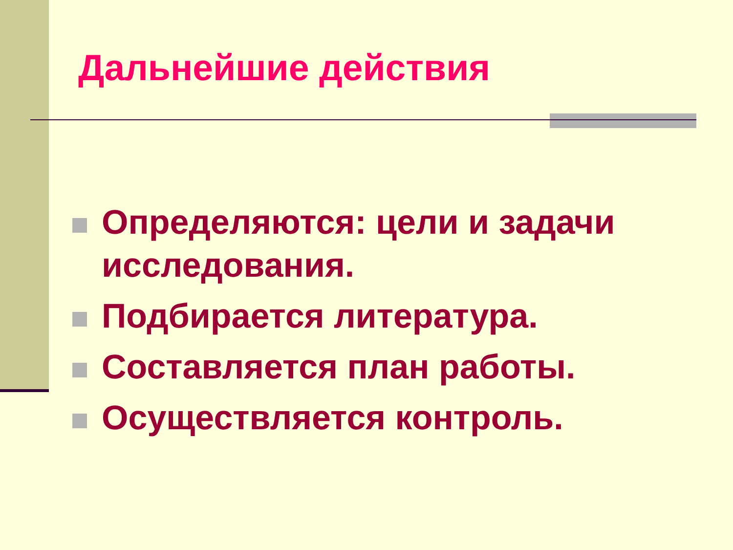Дальнейшие действия
Определяются: цели и задачи исследования.
Подбирается литература.
Составляется план работы.
Осуществляется контроль.